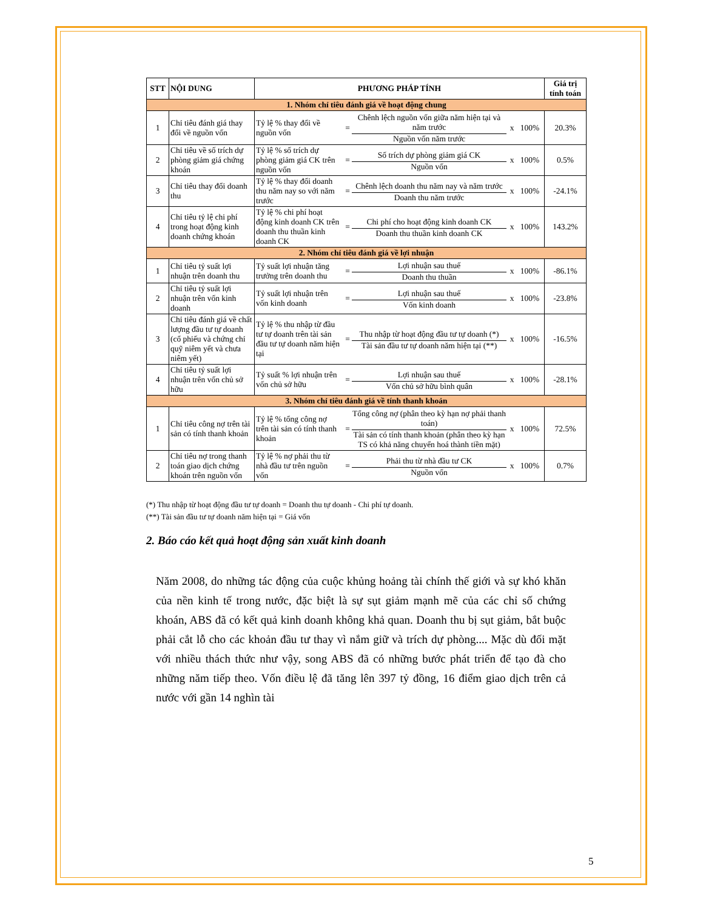| STT | NỘI DUNG | PHƯƠNG PHÁP TÍNH | | Giá trị tính toán |
| --- | --- | --- | --- | --- |
| 1. Nhóm chỉ tiêu đánh giá về hoạt động chung | | | | |
| 1 | Chỉ tiêu đánh giá thay đổi về nguồn vốn | Tỷ lệ % thay đổi về nguồn vốn | / = / Chênh lệch nguồn vốn giữa năm hiện tại và năm trước / x 100% / / / Nguồn vốn năm trước / / | 20.3% |
| 2 | Chỉ tiêu về số trích dự phòng giảm giá chứng khoán | Tỷ lệ % số trích dự phòng giảm giá CK trên nguồn vốn | / = / Số trích dự phòng giảm giá CK / x 100% / / / Nguồn vốn / / | 0.5% |
| 3 | Chỉ tiêu thay đổi doanh thu | Tỷ lệ % thay đổi doanh thu năm nay so với năm trước | / = / Chênh lệch doanh thu năm nay và năm trước / x 100% / / / Doanh thu năm trước / / | -24.1% |
| 4 | Chỉ tiêu tỷ lệ chi phí trong hoạt động kinh doanh chứng khoán | Tỷ lệ % chi phí hoạt động kinh doanh CK trên doanh thu thuần kinh doanh CK | / = / Chi phí cho hoạt động kinh doanh CK / x 100% / / / Doanh thu thuần kinh doanh CK / / | 143.2% |
| 2. Nhóm chỉ tiêu đánh giá về lợi nhuận | | | | |
| 1 | Chỉ tiêu tỷ suất lợi nhuận trên doanh thu | Tỷ suất lợi nhuận tăng trưởng trên doanh thu | / = / Lợi nhuận sau thuế / x 100% / / / Doanh thu thuần / / | -86.1% |
| 2 | Chỉ tiêu tỷ suất lợi nhuận trên vốn kinh doanh | Tỷ suất lợi nhuận trên vốn kinh doanh | / = / Lợi nhuận sau thuế / x 100% / / / Vốn kinh doanh / / | -23.8% |
| 3 | Chỉ tiêu đánh giá về chất lượng đầu tư tự doanh (cổ phiếu và chứng chỉ quỹ niêm yết và chưa niêm yết) | Tỷ lệ % thu nhập từ đầu tư tự doanh trên tài sản đầu tư tự doanh năm hiện tại | / = / Thu nhập từ hoạt động đầu tư tự doanh (*) / x 100% / / / Tài sản đầu tư tự doanh năm hiện tại (**) / / | -16.5% |
| 4 | Chỉ tiêu tỷ suất lợi nhuận trên vốn chủ sở hữu | Tỷ suất % lợi nhuận trên vốn chủ sở hữu | / = / Lợi nhuận sau thuế / x 100% / / / Vốn chủ sở hữu bình quân / / | -28.1% |
| 3. Nhóm chỉ tiêu đánh giá về tính thanh khoản | | | | |
| 1 | Chỉ tiêu công nợ trên tài sản có tính thanh khoản | Tỷ lệ % tổng công nợ trên tài sản có tính thanh khoản | / = / Tổng công nợ (phân theo kỳ hạn nợ phải thanh toán) / x 100% / / / Tài sản có tính thanh khoản (phân theo kỳ hạn TS có khả năng chuyển hoá thành tiền mặt) / / | 72.5% |
| 2 | Chỉ tiêu nợ trong thanh toán giao dịch chứng khoán trên nguồn vốn | Tỷ lệ % nợ phải thu từ nhà đầu tư trên nguồn vốn | / = / Phải thu từ nhà đầu tư CK / x 100% / / / Nguồn vốn / / | 0.7% |
(*) Thu nhập từ hoạt động đầu tư tự doanh = Doanh thu tự doanh - Chi phí tự doanh.
(**) Tài sản đầu tư tự doanh năm hiện tại = Giá vốn
2. Báo cáo kết quả hoạt động sản xuất kinh doanh
Năm 2008, do những tác động của cuộc khủng hoảng tài chính thế giới và sự khó khăn của nền kinh tế trong nước, đặc biệt là sự sụt giảm mạnh mẽ của các chỉ số chứng khoán, ABS đã có kết quả kinh doanh không khả quan. Doanh thu bị sụt giảm, bắt buộc phải cắt lỗ cho các khoản đầu tư thay vì nắm giữ và trích dự phòng.... Mặc dù đối mặt với nhiều thách thức như vậy, song ABS đã có những bước phát triển để tạo đà cho những năm tiếp theo. Vốn điều lệ đã tăng lên 397 tỷ đồng, 16 điểm giao dịch trên cả nước với gần 14 nghìn tài
5